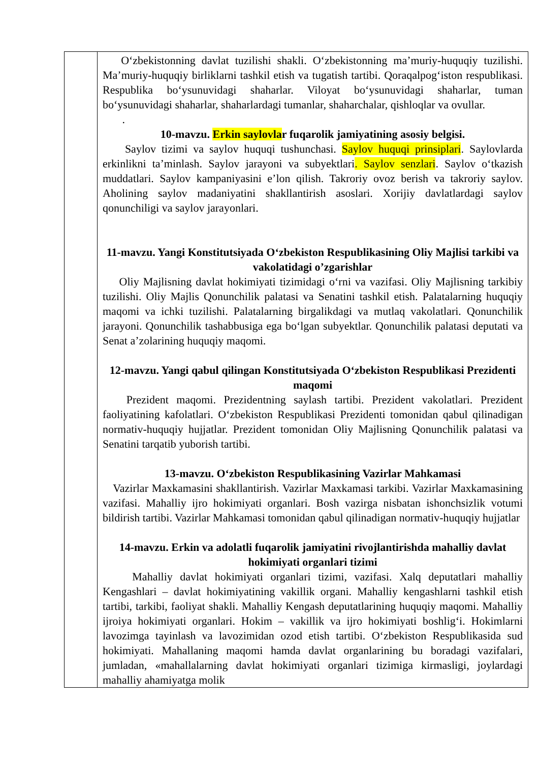| | O‘zbekistonning davlat tuzilishi shakli. O‘zbekistonning ma’muriy-huquqiy tuzilishi. Ma’muriy-huquqiy birliklarni tashkil etish va tugatish tartibi. Qoraqalpog‘iston respublikasi. Respublika bo‘ysunuvidagi shaharlar. Viloyat bo‘ysunuvidagi shaharlar, tuman bo‘ysunuvidagi shaharlar, shaharlardagi tumanlar, shaharchalar, qishloqlar va ovullar. . 10-mavzu. Erkin saylovla r fuqarolik jamiyatining asosiy belgisi. Saylov tizimi va saylov huquqi tushunchasi. Saylov huquqi prinsiplari . Saylovlarda erkinlikni ta’minlash. Saylov jarayoni va subyektlari . Saylov senzlari . Saylov o‘tkazish muddatlari. Saylov kampaniyasini e’lon qilish. Takroriy ovoz berish va takroriy saylov. Aholining saylov madaniyatini shakllantirish asoslari. Xorijiy davlatlardagi saylov qonunchiligi va saylov jarayonlari. 11-mavzu. Yangi Konstitutsiyada O‘zbekiston Respublikasining Oliy Majlisi tarkibi va vakolatidagi o’zgarishlar Oliy Majlisning davlat hokimiyati tizimidagi o‘rni va vazifasi. Oliy Majlisning tarkibiy tuzilishi. Oliy Majlis Qonunchilik palatasi va Senatini tashkil etish. Palatalarning huquqiy maqomi va ichki tuzilishi. Palatalarning birgalikdagi va mutlaq vakolatlari. Qonunchilik jarayoni. Qonunchilik tashabbusiga ega bo‘lgan subyektlar. Qonunchilik palatasi deputati va Senat a’zolarining huquqiy maqomi. 12-mavzu. Yangi qabul qilingan Konstitutsiyada O‘zbekiston Respublikasi Prezidenti maqomi Prezident maqomi. Prezidentning saylash tartibi. Prezident vakolatlari. Prezident faoliyatining kafolatlari. O‘zbekiston Respublikasi Prezidenti tomonidan qabul qilinadigan normativ-huquqiy hujjatlar. Prezident tomonidan Oliy Majlisning Qonunchilik palatasi va Senatini tarqatib yuborish tartibi. 13-mavzu. O‘zbekiston Respublikasining Vazirlar Mahkamasi Vazirlar Maxkamasini shakllantirish. Vazirlar Maxkamasi tarkibi. Vazirlar Maxkamasining vazifasi. Mahalliy ijro hokimiyati organlari. Bosh vazirga nisbatan ishonchsizlik votumi bildirish tartibi. Vazirlar Mahkamasi tomonidan qabul qilinadigan normativ-huquqiy hujjatlar 14-mavzu. Erkin va adolatli fuqarolik jamiyatini rivojlantirishda mahalliy davlat hokimiyati organlari tizimi Mahalliy davlat hokimiyati organlari tizimi, vazifasi. Xalq deputatlari mahalliy Kengashlari – davlat hokimiyatining vakillik organi. Mahalliy kengashlarni tashkil etish tartibi, tarkibi, faoliyat shakli. Mahalliy Kengash deputatlarining huquqiy maqomi. Mahalliy ijroiya hokimiyati organlari. Hokim – vakillik va ijro hokimiyati boshlig‘i. Hokimlarni lavozimga tayinlash va lavozimidan ozod etish tartibi. O‘zbekiston Respublikasida sud hokimiyati. Mahallaning maqomi hamda davlat organlarining bu boradagi vazifalari, jumladan, «mahallalarning davlat hokimiyati organlari tizimiga kirmasligi, joylardagi mahalliy ahamiyatga molik |